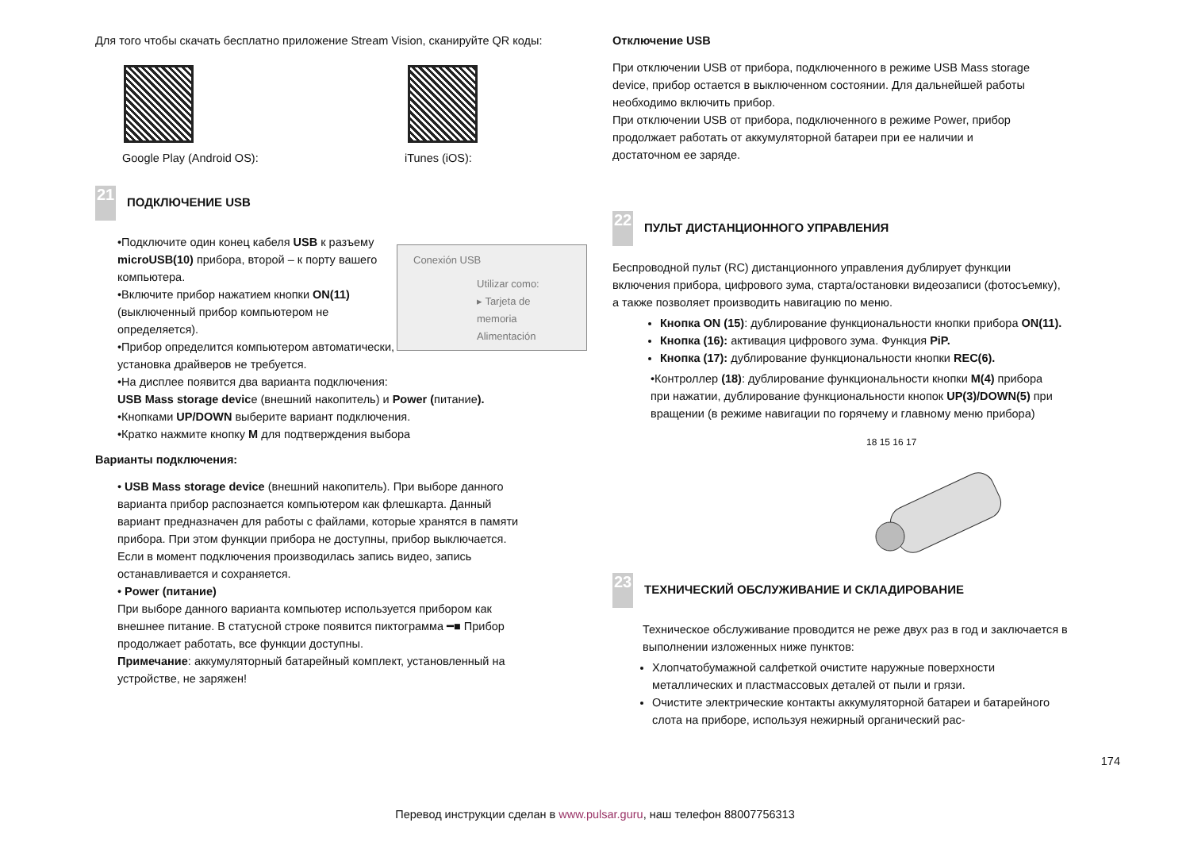Для того чтобы скачать бесплатно приложение Stream Vision, сканируйте QR коды:
Google Play (Android OS): iTunes (iOS):
21 ПОДКЛЮЧЕНИЕ USB
Conexión USB
Utilizar como:
▸ Tarjeta de memoria
Alimentación
•Подключите один конец кабеля USB к разъему microUSB(10) прибора, второй – к порту вашего компьютера.
•Включите прибор нажатием кнопки ON(11) (выключенный прибор компьютером не определяется).
•Прибор определится компьютером автоматически, установка драйверов не требуется.
•На дисплее появится два варианта подключения:
USB Mass storage device (внешний накопитель) и Power (питание).
•Кнопками UP/DOWN выберите вариант подключения.
•Кратко нажмите кнопку M для подтверждения выбора
Варианты подключения:
• USB Mass storage device (внешний накопитель). При выборе данного варианта прибор распознается компьютером как флешкарта. Данный вариант предназначен для работы с файлами, которые хранятся в памяти прибора. При этом функции прибора не доступны, прибор выключается.
Если в момент подключения производилась запись видео, запись останавливается и сохраняется.
• Power (питание)
При выборе данного варианта компьютер используется прибором как внешнее питание. В статусной строке появится пиктограмма ━■ Прибор продолжает работать, все функции доступны.
Примечание: аккумуляторный батарейный комплект, установленный на устройстве, не заряжен!
Отключение USB
При отключении USB от прибора, подключенного в режиме USB Mass storage device, прибор остается в выключенном состоянии. Для дальнейшей работы необходимо включить прибор.
При отключении USB от прибора, подключенного в режиме Power, прибор продолжает работать от аккумуляторной батареи при ее наличии и достаточном ее заряде.
22 ПУЛЬТ ДИСТАНЦИОННОГО УПРАВЛЕНИЯ
Беспроводной пульт (RC) дистанционного управления дублирует функции включения прибора, цифрового зума, старта/остановки видеозаписи (фотосъемку), а также позволяет производить навигацию по меню.
Кнопка ON (15): дублирование функциональности кнопки прибора ON(11).
Кнопка (16): активация цифрового зума. Функция PiP.
Кнопка (17): дублирование функциональности кнопки REC(6).
•Контроллер (18): дублирование функциональности кнопки M(4) прибора при нажатии, дублирование функциональности кнопок UP(3)/DOWN(5) при вращении (в режиме навигации по горячему и главному меню прибора)
18 15 16 17
23 ТЕХНИЧЕСКИЙ ОБСЛУЖИВАНИЕ И СКЛАДИРОВАНИЕ
Техническое обслуживание проводится не реже двух раз в год и заключается в выполнении изложенных ниже пунктов:
Хлопчатобумажной салфеткой очистите наружные поверхности металлических и пластмассовых деталей от пыли и грязи.
Очистите электрические контакты аккумуляторной батареи и батарейного слота на приборе, используя нежирный органический рас-
174
Перевод инструкции сделан в www.pulsar.guru, наш телефон 88007756313